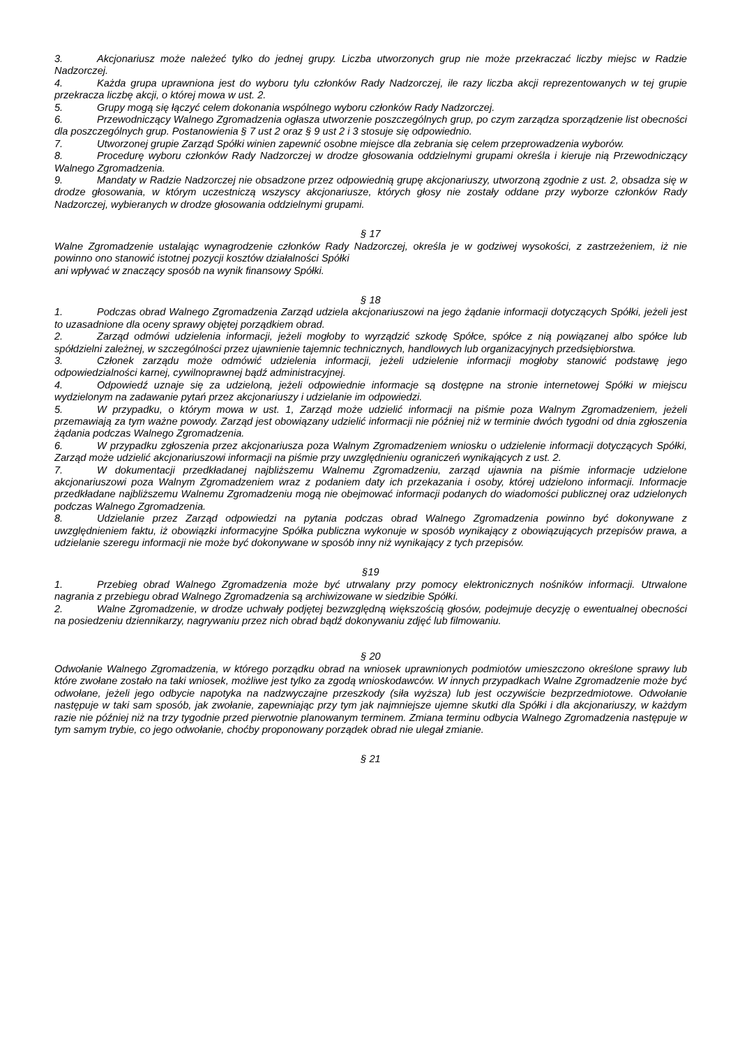3. Akcjonariusz może należeć tylko do jednej grupy. Liczba utworzonych grup nie może przekraczać liczby miejsc w Radzie Nadzorczej.
4. Każda grupa uprawniona jest do wyboru tylu członków Rady Nadzorczej, ile razy liczba akcji reprezentowanych w tej grupie przekracza liczbę akcji, o której mowa w ust. 2.
5. Grupy mogą się łączyć celem dokonania wspólnego wyboru członków Rady Nadzorczej.
6. Przewodniczący Walnego Zgromadzenia ogłasza utworzenie poszczególnych grup, po czym zarządza sporządzenie list obecności dla poszczególnych grup. Postanowienia § 7 ust 2 oraz § 9 ust 2 i 3 stosuje się odpowiednio.
7. Utworzonej grupie Zarząd Spółki winien zapewnić osobne miejsce dla zebrania się celem przeprowadzenia wyborów.
8. Procedurę wyboru członków Rady Nadzorczej w drodze głosowania oddzielnymi grupami określa i kieruje nią Przewodniczący Walnego Zgromadzenia.
9. Mandaty w Radzie Nadzorczej nie obsadzone przez odpowiednią grupę akcjonariuszy, utworzoną zgodnie z ust. 2, obsadza się w drodze głosowania, w którym uczestniczą wszyscy akcjonariusze, których głosy nie zostały oddane przy wyborze członków Rady Nadzorczej, wybieranych w drodze głosowania oddzielnymi grupami.
§ 17
Walne Zgromadzenie ustalając wynagrodzenie członków Rady Nadzorczej, określa je w godziwej wysokości, z zastrzeżeniem, iż nie powinno ono stanowić istotnej pozycji kosztów działalności Spółki
ani wpływać w znaczący sposób na wynik finansowy Spółki.
§ 18
1. Podczas obrad Walnego Zgromadzenia Zarząd udziela akcjonariuszowi na jego żądanie informacji dotyczących Spółki, jeżeli jest to uzasadnione dla oceny sprawy objętej porządkiem obrad.
2. Zarząd odmówi udzielenia informacji, jeżeli mogłoby to wyrządzić szkodę Spółce, spółce z nią powiązanej albo spółce lub spółdzielni zależnej, w szczególności przez ujawnienie tajemnic technicznych, handlowych lub organizacyjnych przedsiębiorstwa.
3. Członek zarządu może odmówić udzielenia informacji, jeżeli udzielenie informacji mogłoby stanowić podstawę jego odpowiedzialności karnej, cywilnoprawnej bądź administracyjnej.
4. Odpowiedź uznaje się za udzieloną, jeżeli odpowiednie informacje są dostępne na stronie internetowej Spółki w miejscu wydzielonym na zadawanie pytań przez akcjonariuszy i udzielanie im odpowiedzi.
5. W przypadku, o którym mowa w ust. 1, Zarząd może udzielić informacji na piśmie poza Walnym Zgromadzeniem, jeżeli przemawiają za tym ważne powody. Zarząd jest obowiązany udzielić informacji nie później niż w terminie dwóch tygodni od dnia zgłoszenia żądania podczas Walnego Zgromadzenia.
6. W przypadku zgłoszenia przez akcjonariusza poza Walnym Zgromadzeniem wniosku o udzielenie informacji dotyczących Spółki, Zarząd może udzielić akcjonariuszowi informacji na piśmie przy uwzględnieniu ograniczeń wynikających z ust. 2.
7. W dokumentacji przedkładanej najbliższemu Walnemu Zgromadzeniu, zarząd ujawnia na piśmie informacje udzielone akcjonariuszowi poza Walnym Zgromadzeniem wraz z podaniem daty ich przekazania i osoby, której udzielono informacji. Informacje przedkładane najbliższemu Walnemu Zgromadzeniu mogą nie obejmować informacji podanych do wiadomości publicznej oraz udzielonych podczas Walnego Zgromadzenia.
8. Udzielanie przez Zarząd odpowiedzi na pytania podczas obrad Walnego Zgromadzenia powinno być dokonywane z uwzględnieniem faktu, iż obowiązki informacyjne Spółka publiczna wykonuje w sposób wynikający z obowiązujących przepisów prawa, a udzielanie szeregu informacji nie może być dokonywane w sposób inny niż wynikający z tych przepisów.
§19
1. Przebieg obrad Walnego Zgromadzenia może być utrwalany przy pomocy elektronicznych nośników informacji. Utrwalone nagrania z przebiegu obrad Walnego Zgromadzenia są archiwizowane w siedzibie Spółki.
2. Walne Zgromadzenie, w drodze uchwały podjętej bezwzględną większością głosów, podejmuje decyzję o ewentualnej obecności na posiedzeniu dziennikarzy, nagrywaniu przez nich obrad bądź dokonywaniu zdjęć lub filmowaniu.
§ 20
Odwołanie Walnego Zgromadzenia, w którego porządku obrad na wniosek uprawnionych podmiotów umieszczono określone sprawy lub które zwołane zostało na taki wniosek, możliwe jest tylko za zgodą wnioskodawców. W innych przypadkach Walne Zgromadzenie może być odwołane, jeżeli jego odbycie napotyka na nadzwyczajne przeszkody (siła wyższa) lub jest oczywiście bezprzedmiotowe. Odwołanie następuje w taki sam sposób, jak zwołanie, zapewniając przy tym jak najmniejsze ujemne skutki dla Spółki i dla akcjonariuszy, w każdym razie nie później niż na trzy tygodnie przed pierwotnie planowanym terminem. Zmiana terminu odbycia Walnego Zgromadzenia następuje w tym samym trybie, co jego odwołanie, choćby proponowany porządek obrad nie ulegał zmianie.
§ 21